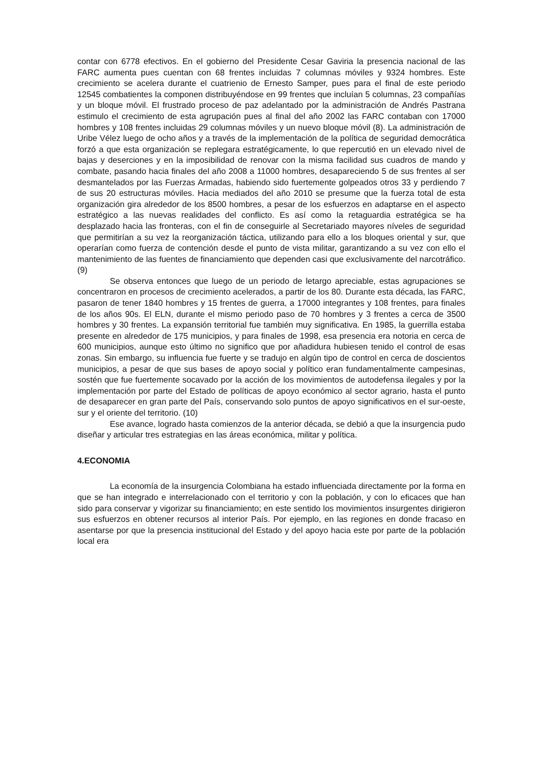contar con 6778 efectivos. En el gobierno del Presidente Cesar Gaviria la presencia nacional de las FARC aumenta pues cuentan con 68 frentes incluidas 7 columnas móviles y 9324 hombres. Este crecimiento se acelera durante el cuatrienio de Ernesto Samper, pues para el final de este periodo 12545 combatientes la componen distribuyéndose en 99 frentes que incluían 5 columnas, 23 compañías y un bloque móvil. El frustrado proceso de paz adelantado por la administración de Andrés Pastrana estimulo el crecimiento de esta agrupación pues al final del año 2002 las FARC contaban con 17000 hombres y 108 frentes incluidas 29 columnas móviles y un nuevo bloque móvil (8). La administración de Uribe Vélez luego de ocho años y a través de la implementación de la política de seguridad democrática forzó a que esta organización se replegara estratégicamente, lo que repercutió en un elevado nivel de bajas y deserciones y en la imposibilidad de renovar con la misma facilidad sus cuadros de mando y combate, pasando hacia finales del año 2008 a 11000 hombres, desapareciendo 5 de sus frentes al ser desmantelados por las Fuerzas Armadas, habiendo sido fuertemente golpeados otros 33 y perdiendo 7 de sus 20 estructuras móviles. Hacia mediados del año 2010 se presume que la fuerza total de esta organización gira alrededor de los 8500 hombres, a pesar de los esfuerzos en adaptarse en el aspecto estratégico a las nuevas realidades del conflicto. Es así como la retaguardia estratégica se ha desplazado hacia las fronteras, con el fin de conseguirle al Secretariado mayores níveles de seguridad que permitirían a su vez la reorganización táctica, utilizando para ello a los bloques oriental y sur, que operarían como fuerza de contención desde el punto de vista militar, garantizando a su vez con ello el mantenimiento de las fuentes de financiamiento que dependen casi que exclusivamente del narcotráfico.(9)
Se observa entonces que luego de un periodo de letargo apreciable, estas agrupaciones se concentraron en procesos de crecimiento acelerados, a partir de los 80. Durante esta década, las FARC, pasaron de tener 1840 hombres y 15 frentes de guerra, a 17000 integrantes y 108 frentes, para finales de los años 90s. El ELN, durante el mismo periodo paso de 70 hombres y 3 frentes a cerca de 3500 hombres y 30 frentes. La expansión territorial fue también muy significativa. En 1985, la guerrilla estaba presente en alrededor de 175 municipios, y para finales de 1998, esa presencia era notoria en cerca de 600 municipios, aunque esto último no significo que por añadidura hubiesen tenido el control de esas zonas. Sin embargo, su influencia fue fuerte y se tradujo en algún tipo de control en cerca de doscientos municipios, a pesar de que sus bases de apoyo social y político eran fundamentalmente campesinas, sostén que fue fuertemente socavado por la acción de los movimientos de autodefensa ilegales y por la implementación por parte del Estado de políticas de apoyo económico al sector agrario, hasta el punto de desaparecer en gran parte del País, conservando solo puntos de apoyo significativos en el sur-oeste, sur y el oriente del territorio. (10)
Ese avance, logrado hasta comienzos de la anterior década, se debió a que la insurgencia pudo diseñar y articular tres estrategias en las áreas económica, militar y política.
4.ECONOMIA
La economía de la insurgencia Colombiana ha estado influenciada directamente por la forma en que se han integrado e interrelacionado con el territorio y con la población, y con lo eficaces que han sido para conservar y vigorizar su financiamiento; en este sentido los movimientos insurgentes dirigieron sus esfuerzos en obtener recursos al interior País. Por ejemplo, en las regiones en donde fracaso en asentarse por que la presencia institucional del Estado y del apoyo hacia este por parte de la población local era